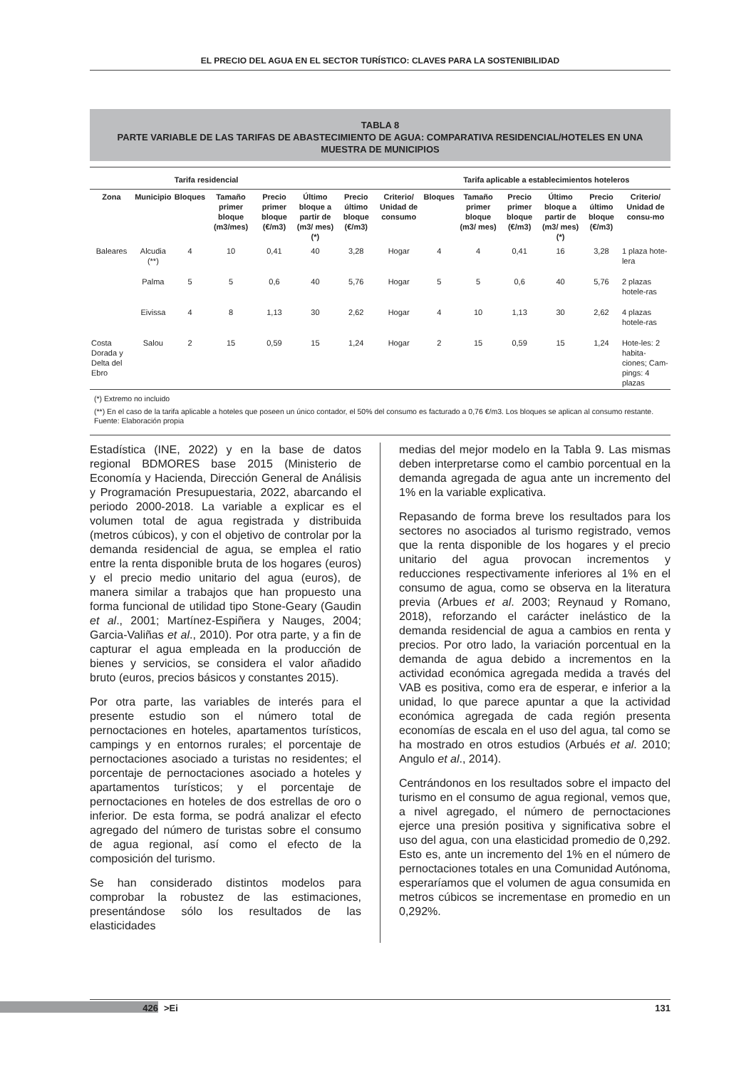EL PRECIO DEL AGUA EN EL SECTOR TURÍSTICO: CLAVES PARA LA SOSTENIBILIDAD
TABLA 8
PARTE VARIABLE DE LAS TARIFAS DE ABASTECIMIENTO DE AGUA: COMPARATIVA RESIDENCIAL/HOTELES EN UNA MUESTRA DE MUNICIPIOS
| | | Tarifa residencial | | | | | | Tarifa aplicable a establecimientos hoteleros | | | | | |
| --- | --- | --- | --- | --- | --- | --- | --- | --- | --- | --- | --- | --- | --- |
| Zona | Municipio | Bloques | Tamaño primer bloque (m3/mes) | Precio primer bloque (€/m3) | Último bloque a partir de (m3/ mes) (*) | Precio último bloque (€/m3) | Criterio/ Unidad de consumo | Bloques | Tamaño primer bloque (m3/ mes) | Precio primer bloque (€/m3) | Último bloque a partir de (m3/ mes) (*) | Precio último bloque (€/m3) | Criterio/ Unidad de consu-mo |
| Baleares | Alcudia (**) | 4 | 10 | 0,41 | 40 | 3,28 | Hogar | 4 | 4 | 0,41 | 16 | 3,28 | 1 plaza hote-lera |
| | Palma | 5 | 5 | 0,6 | 40 | 5,76 | Hogar | 5 | 5 | 0,6 | 40 | 5,76 | 2 plazas hotele-ras |
| | Eivissa | 4 | 8 | 1,13 | 30 | 2,62 | Hogar | 4 | 10 | 1,13 | 30 | 2,62 | 4 plazas hotele-ras |
| Costa Dorada y Delta del Ebro | Salou | 2 | 15 | 0,59 | 15 | 1,24 | Hogar | 2 | 15 | 0,59 | 15 | 1,24 | Hote-les: 2 habita-ciones; Cam-pings: 4 plazas |
(*) Extremo no incluido
(**) En el caso de la tarifa aplicable a hoteles que poseen un único contador, el 50% del consumo es facturado a 0,76 €/m3. Los bloques se aplican al consumo restante.
Fuente: Elaboración propia
Estadística (INE, 2022) y en la base de datos regional BDMORES base 2015 (Ministerio de Economía y Hacienda, Dirección General de Análisis y Programación Presupuestaria, 2022, abarcando el periodo 2000-2018. La variable a explicar es el volumen total de agua registrada y distribuida (metros cúbicos), y con el objetivo de controlar por la demanda residencial de agua, se emplea el ratio entre la renta disponible bruta de los hogares (euros) y el precio medio unitario del agua (euros), de manera similar a trabajos que han propuesto una forma funcional de utilidad tipo Stone-Geary (Gaudin et al., 2001; Martínez-Espiñera y Nauges, 2004; Garcia-Valiñas et al., 2010). Por otra parte, y a fin de capturar el agua empleada en la producción de bienes y servicios, se considera el valor añadido bruto (euros, precios básicos y constantes 2015).
Por otra parte, las variables de interés para el presente estudio son el número total de pernoctaciones en hoteles, apartamentos turísticos, campings y en entornos rurales; el porcentaje de pernoctaciones asociado a turistas no residentes; el porcentaje de pernoctaciones asociado a hoteles y apartamentos turísticos; y el porcentaje de pernoctaciones en hoteles de dos estrellas de oro o inferior. De esta forma, se podrá analizar el efecto agregado del número de turistas sobre el consumo de agua regional, así como el efecto de la composición del turismo.
Se han considerado distintos modelos para comprobar la robustez de las estimaciones, presentándose sólo los resultados de las elasticidades
medias del mejor modelo en la Tabla 9. Las mismas deben interpretarse como el cambio porcentual en la demanda agregada de agua ante un incremento del 1% en la variable explicativa.
Repasando de forma breve los resultados para los sectores no asociados al turismo registrado, vemos que la renta disponible de los hogares y el precio unitario del agua provocan incrementos y reducciones respectivamente inferiores al 1% en el consumo de agua, como se observa en la literatura previa (Arbues et al. 2003; Reynaud y Romano, 2018), reforzando el carácter inelástico de la demanda residencial de agua a cambios en renta y precios. Por otro lado, la variación porcentual en la demanda de agua debido a incrementos en la actividad económica agregada medida a través del VAB es positiva, como era de esperar, e inferior a la unidad, lo que parece apuntar a que la actividad económica agregada de cada región presenta economías de escala en el uso del agua, tal como se ha mostrado en otros estudios (Arbués et al. 2010; Angulo et al., 2014).
Centrándonos en los resultados sobre el impacto del turismo en el consumo de agua regional, vemos que, a nivel agregado, el número de pernoctaciones ejerce una presión positiva y significativa sobre el uso del agua, con una elasticidad promedio de 0,292. Esto es, ante un incremento del 1% en el número de pernoctaciones totales en una Comunidad Autónoma, esperaríamos que el volumen de agua consumida en metros cúbicos se incrementase en promedio en un 0,292%.
426 >Ei 131